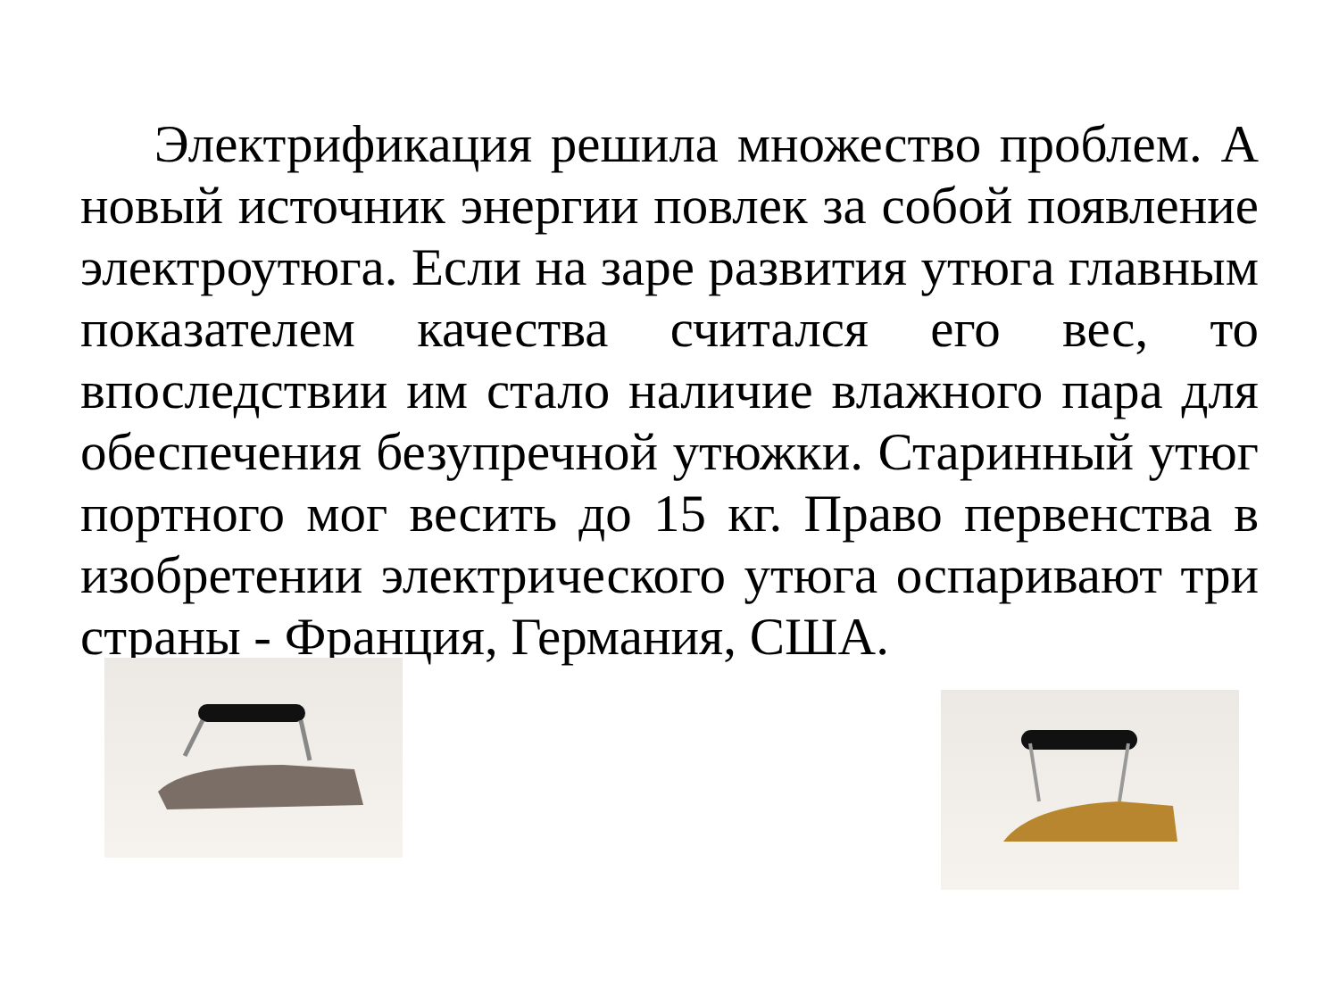Электрификация решила множество проблем. А новый источник энергии повлек за собой появление электроутюга. Если на заре развития утюга главным показателем качества считался его вес, то впоследствии им стало наличие влажного пара для обеспечения безупречной утюжки. Старинный утюг портного мог весить до 15 кг. Право первенства в изобретении электрического утюга оспаривают три страны - Франция, Германия, США.